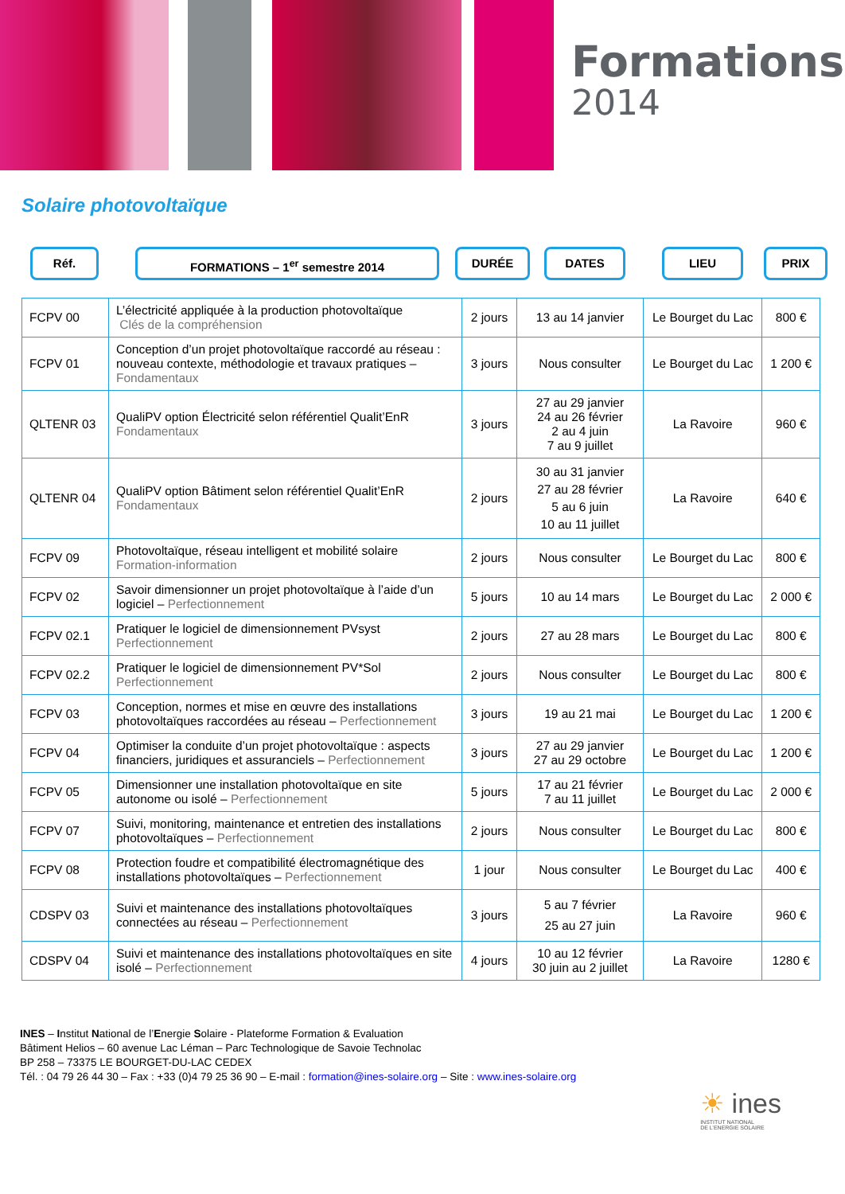Formations
2014
Solaire photovoltaïque
Réf. FORMATIONS – 1<sup>er</sup> semestre 2014 DURÉE DATES LIEU PRIX
| FCPV 00 | L’électricité appliquée à la production photovoltaïque Clés de la compréhension | 2 jours | 13 au 14 janvier | Le Bourget du Lac | 800 € |
| FCPV 01 | Conception d’un projet photovoltaïque raccordé au réseau : nouveau contexte, méthodologie et travaux pratiques – Fondamentaux | 3 jours | Nous consulter | Le Bourget du Lac | 1 200 € |
| QLTENR 03 | QualiPV option Électricité selon référentiel Qualit’EnR Fondamentaux | 3 jours | 27 au 29 janvier 24 au 26 février 2 au 4 juin 7 au 9 juillet | La Ravoire | 960 € |
| QLTENR 04 | QualiPV option Bâtiment selon référentiel Qualit’EnR Fondamentaux | 2 jours | 30 au 31 janvier 27 au 28 février 5 au 6 juin 10 au 11 juillet | La Ravoire | 640 € |
| FCPV 09 | Photovoltaïque, réseau intelligent et mobilité solaire Formation-information | 2 jours | Nous consulter | Le Bourget du Lac | 800 € |
| FCPV 02 | Savoir dimensionner un projet photovoltaïque à l’aide d’un logiciel – Perfectionnement | 5 jours | 10 au 14 mars | Le Bourget du Lac | 2 000 € |
| FCPV 02.1 | Pratiquer le logiciel de dimensionnement PVsyst Perfectionnement | 2 jours | 27 au 28 mars | Le Bourget du Lac | 800 € |
| FCPV 02.2 | Pratiquer le logiciel de dimensionnement PV*Sol Perfectionnement | 2 jours | Nous consulter | Le Bourget du Lac | 800 € |
| FCPV 03 | Conception, normes et mise en œuvre des installations photovoltaïques raccordées au réseau – Perfectionnement | 3 jours | 19 au 21 mai | Le Bourget du Lac | 1 200 € |
| FCPV 04 | Optimiser la conduite d’un projet photovoltaïque : aspects financiers, juridiques et assuranciels – Perfectionnement | 3 jours | 27 au 29 janvier 27 au 29 octobre | Le Bourget du Lac | 1 200 € |
| FCPV 05 | Dimensionner une installation photovoltaïque en site autonome ou isolé – Perfectionnement | 5 jours | 17 au 21 février 7 au 11 juillet | Le Bourget du Lac | 2 000 € |
| FCPV 07 | Suivi, monitoring, maintenance et entretien des installations photovoltaïques – Perfectionnement | 2 jours | Nous consulter | Le Bourget du Lac | 800 € |
| FCPV 08 | Protection foudre et compatibilité électromagnétique des installations photovoltaïques – Perfectionnement | 1 jour | Nous consulter | Le Bourget du Lac | 400 € |
| CDSPV 03 | Suivi et maintenance des installations photovoltaïques connectées au réseau – Perfectionnement | 3 jours | 5 au 7 février 25 au 27 juin | La Ravoire | 960 € |
| CDSPV 04 | Suivi et maintenance des installations photovoltaïques en site isolé – Perfectionnement | 4 jours | 10 au 12 février 30 juin au 2 juillet | La Ravoire | 1280 € |
INES – Institut National de l’Energie Solaire - Plateforme Formation & Evaluation
Bâtiment Helios – 60 avenue Lac Léman – Parc Technologique de Savoie Technolac
BP 258 – 73375 LE BOURGET-DU-LAC CEDEX
Tél. : 04 79 26 44 30 – Fax : +33 (0)4 79 25 36 90 – E-mail : formation@ines-solaire.org – Site : www.ines-solaire.org
☀ ines
INSTITUT NATIONAL
DE L’ENERGIE SOLAIRE